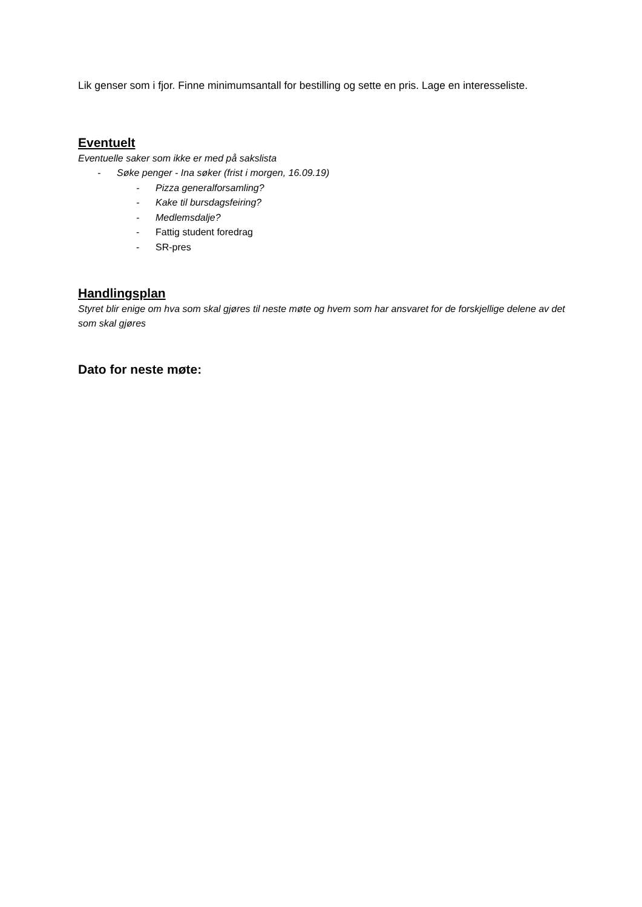Lik genser som i fjor. Finne minimumsantall for bestilling og sette en pris. Lage en interesseliste.
Eventuelt
Eventuelle saker som ikke er med på sakslista
- Søke penger - Ina søker (frist i morgen, 16.09.19)
- Pizza generalforsamling?
- Kake til bursdagsfeiring?
- Medlemsdalje?
- Fattig student foredrag
- SR-pres
Handlingsplan
Styret blir enige om hva som skal gjøres til neste møte og hvem som har ansvaret for de forskjellige delene av det som skal gjøres
Dato for neste møte: